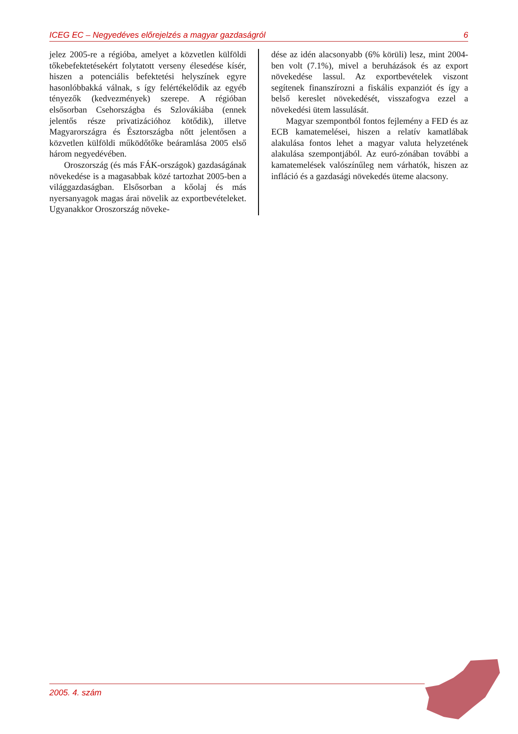ICEG EC – Negyedéves előrejelzés a magyar gazdaságról 6
jelez 2005-re a régióba, amelyet a közvetlen külföldi tőkebefektetésekért folytatott verseny élesedése kísér, hiszen a potenciális befektetési helyszínek egyre hasonlóbbakká válnak, s így felértékelődik az egyéb tényezők (kedvezmények) szerepe. A régióban elsősorban Csehországba és Szlovákiába (ennek jelentős része privatizációhoz kötődik), illetve Magyarországra és Észtországba nőtt jelentősen a közvetlen külföldi működőtőke beáramlása 2005 első három negyedévében.
Oroszország (és más FÁK-országok) gazdaságának növekedése is a magasabbak közé tartozhat 2005-ben a világgazdaságban. Elsősorban a kőolaj és más nyersanyagok magas árai növelik az exportbevételeket. Ugyanakkor Oroszország növeke-
dése az idén alacsonyabb (6% körüli) lesz, mint 2004-ben volt (7.1%), mivel a beruházások és az export növekedése lassul. Az exportbevételek viszont segítenek finanszírozni a fiskális expanziót és így a belső kereslet növekedését, visszafogva ezzel a növekedési ütem lassulását.
Magyar szempontból fontos fejlemény a FED és az ECB kamatemelései, hiszen a relatív kamatlábak alakulása fontos lehet a magyar valuta helyzetének alakulása szempontjából. Az euró-zónában további a kamatemelések valószínűleg nem várhatók, hiszen az infláció és a gazdasági növekedés üteme alacsony.
2005. 4. szám